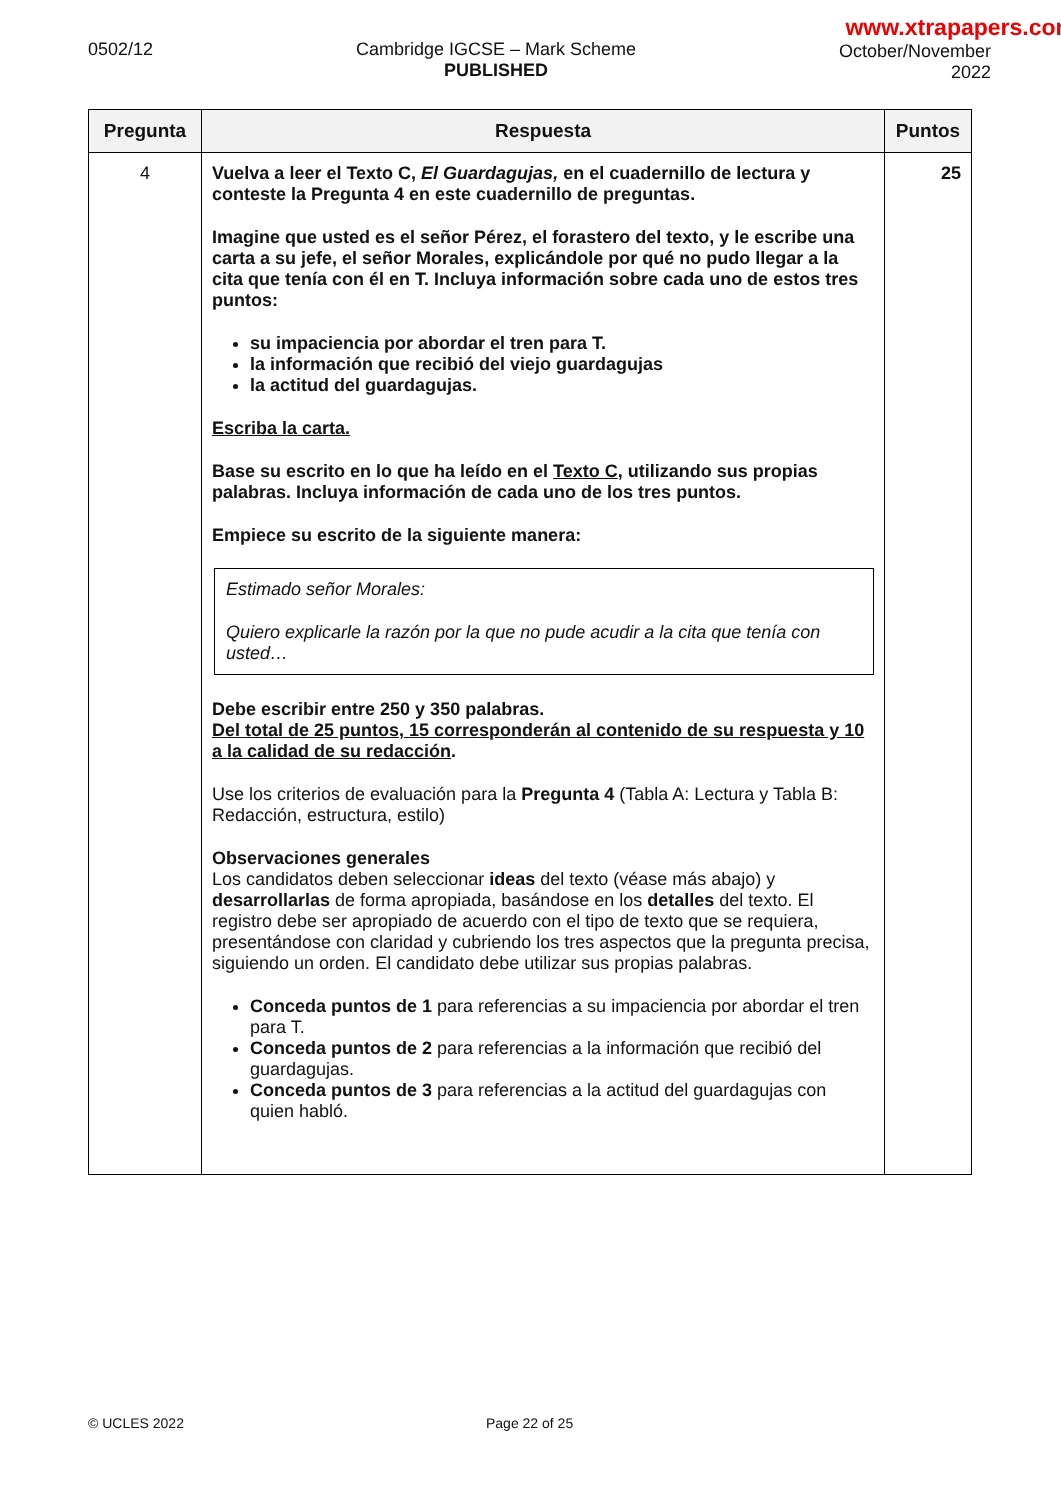0502/12 Cambridge IGCSE – Mark Scheme
PUBLISHED
www.xtrapapers.com
October/November
2022
| Pregunta | Respuesta | Puntos |
| --- | --- | --- |
| 4 | Vuelva a leer el Texto C, El Guardagujas, en el cuadernillo de lectura y conteste la Pregunta 4 en este cuadernillo de preguntas. Imagine que usted es el señor Pérez, el forastero del texto, y le escribe una carta a su jefe, el señor Morales, explicándole por qué no pudo llegar a la cita que tenía con él en T. Incluya información sobre cada uno de estos tres puntos: su impaciencia por abordar el tren para T. la información que recibió del viejo guardagujas la actitud del guardagujas. Escriba la carta. Base su escrito en lo que ha leído en el Texto C , utilizando sus propias palabras. Incluya información de cada uno de los tres puntos. Empiece su escrito de la siguiente manera: Estimado señor Morales: Quiero explicarle la razón por la que no pude acudir a la cita que tenía con usted… Debe escribir entre 250 y 350 palabras. Del total de 25 puntos, 15 corresponderán al contenido de su respuesta y 10 a la calidad de su redacción . Use los criterios de evaluación para la Pregunta 4 (Tabla A: Lectura y Tabla B: Redacción, estructura, estilo) Observaciones generales Los candidatos deben seleccionar ideas del texto (véase más abajo) y desarrollarlas de forma apropiada, basándose en los detalles del texto. El registro debe ser apropiado de acuerdo con el tipo de texto que se requiera, presentándose con claridad y cubriendo los tres aspectos que la pregunta precisa, siguiendo un orden. El candidato debe utilizar sus propias palabras. Conceda puntos de 1 para referencias a su impaciencia por abordar el tren para T. Conceda puntos de 2 para referencias a la información que recibió del guardagujas. Conceda puntos de 3 para referencias a la actitud del guardagujas con quien habló. | 25 |
© UCLES 2022 Page 22 of 25